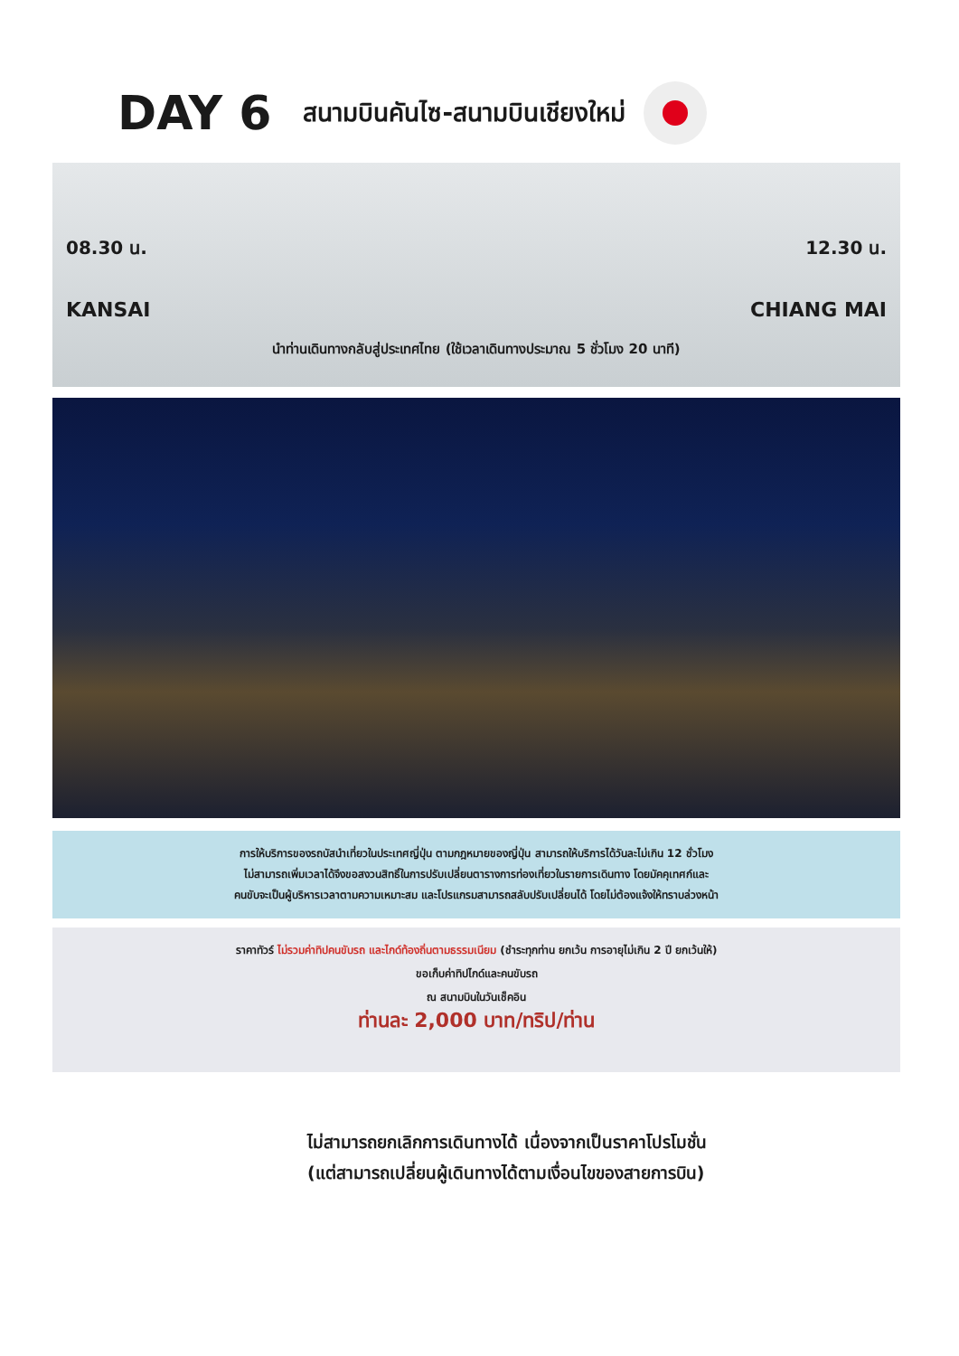DAY 6 สนามบินคันไซ-สนามบินเชียงใหม่
08.30 น. 12.30 น.
KANSAI CHIANG MAI
นำท่านเดินทางกลับสู่ประเทศไทย (ใช้เวลาเดินทางประมาณ 5 ชั่วโมง 20 นาที)
การให้บริการของรถบัสนำเที่ยวในประเทศญี่ปุ่น ตามกฎหมายของญี่ปุ่น สามารถให้บริการได้วันละไม่เกิน 12 ชั่วโมง
ไม่สามารถเพิ่มเวลาได้จึงขอสงวนสิทธิ์ในการปรับเปลี่ยนตารางการท่องเที่ยวในรายการเดินทาง โดยมัคคุเทศก์และ
คนขับจะเป็นผู้บริหารเวลาตามความเหมาะสม และโปรแกรมสามารถสลับปรับเปลี่ยนได้ โดยไม่ต้องแจ้งให้ทราบล่วงหน้า
ราคาทัวร์ ไม่รวมค่าทิปคนขับรถ และไกด์ท้องถิ่นตามธรรมเนียม (ชำระทุกท่าน ยกเว้น การอายุไม่เกิน 2 ปี ยกเว้นให้)
ขอเก็บค่าทิปไกด์และคนขับรถ
ณ สนามบินในวันเช็คอิน
ท่านละ 2,000 บาท/ทริป/ท่าน
ไม่สามารถยกเลิกการเดินทางได้ เนื่องจากเป็นราคาโปรโมชั่น
(แต่สามารถเปลี่ยนผู้เดินทางได้ตามเงื่อนไขของสายการบิน)